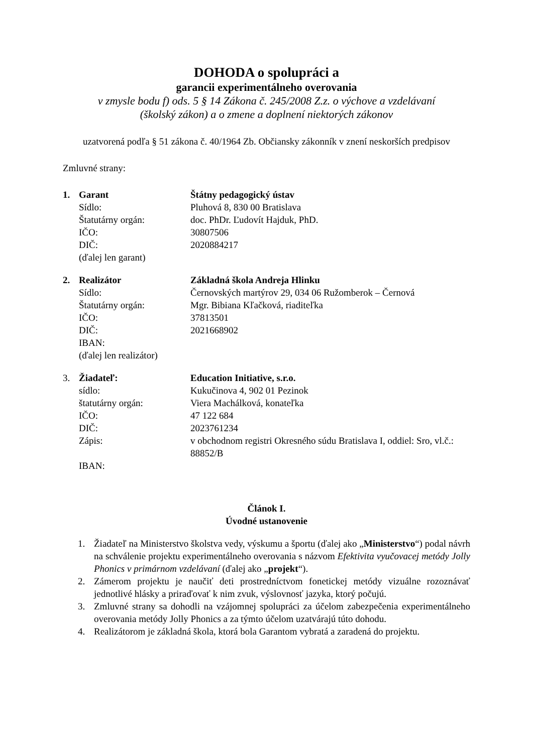DOHODA o spolupráci a
garancii experimentálneho overovania
v zmysle bodu f) ods. 5 § 14 Zákona č. 245/2008 Z.z. o výchove a vzdelávaní
(školský zákon) a o zmene a doplnení niektorých zákonov
uzatvorená podľa § 51 zákona č. 40/1964 Zb. Občiansky zákonník v znení neskorších predpisov
Zmluvné strany:
1.
Garant
Štátny pedagogický ústav
Sídlo:
Pluhová 8, 830 00 Bratislava
Štatutárny orgán:
doc. PhDr. Ľudovít Hajduk, PhD.
IČO:
30807506
DIČ:
2020884217
(ďalej len garant)
2.
Realizátor
Základná škola Andreja Hlinku
Sídlo:
Černovských martýrov 29, 034 06 Ružomberok – Černová
Štatutárny orgán:
Mgr. Bibiana Kľačková, riaditeľka
IČO:
37813501
DIČ:
2021668902
IBAN:
(ďalej len realizátor)
3.
Žiadateľ:
Education Initiative, s.r.o.
sídlo:
Kukučinova 4, 902 01 Pezinok
štatutárny orgán:
Viera Machálková, konateľka
IČO:
47 122 684
DIČ:
2023761234
Zápis:
v obchodnom registri Okresného súdu Bratislava I, oddiel: Sro, vl.č.: 88852/B
IBAN:
Článok I.
Úvodné ustanovenie
1. Žiadateľ na Ministerstvo školstva vedy, výskumu a športu (ďalej ako „Ministerstvo“) podal návrh na schválenie projektu experimentálneho overovania s názvom Efektivita vyučovacej metódy Jolly Phonics v primárnom vzdelávaní (ďalej ako „projekt“).
2. Zámerom projektu je naučiť deti prostredníctvom fonetickej metódy vizuálne rozoznávať jednotlivé hlásky a priraďovať k nim zvuk, výslovnosť jazyka, ktorý počujú.
3. Zmluvné strany sa dohodli na vzájomnej spolupráci za účelom zabezpečenia experimentálneho overovania metódy Jolly Phonics a za týmto účelom uzatvárajú túto dohodu.
4. Realizátorom je základná škola, ktorá bola Garantom vybratá a zaradená do projektu.